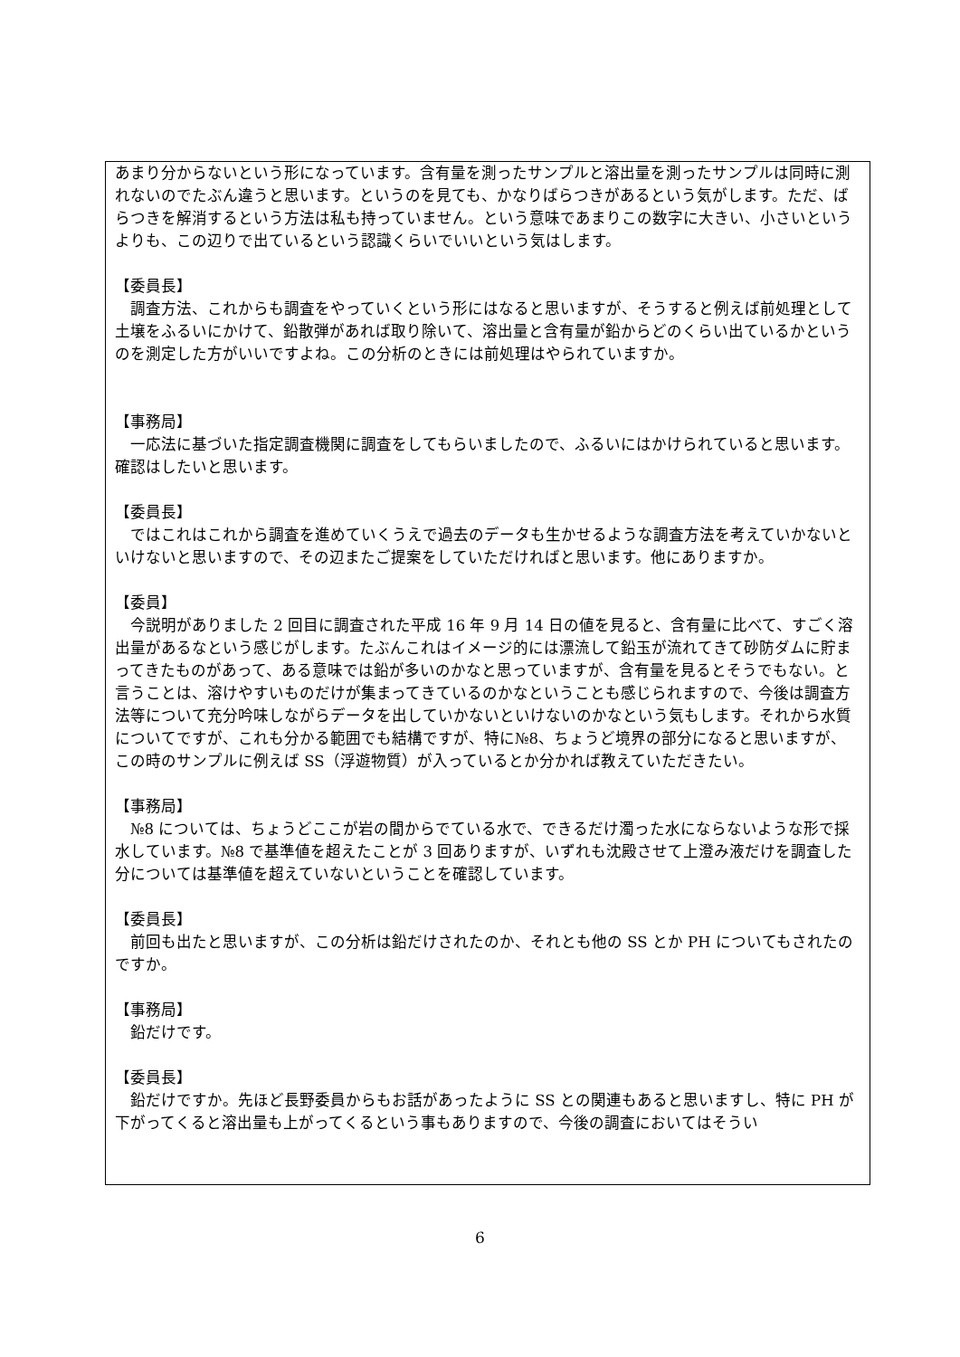あまり分からないという形になっています。含有量を測ったサンプルと溶出量を測ったサンプルは同時に測れないのでたぶん違うと思います。というのを見ても、かなりばらつきがあるという気がします。ただ、ばらつきを解消するという方法は私も持っていません。という意味であまりこの数字に大きい、小さいというよりも、この辺りで出ているという認識くらいでいいという気はします。
【委員長】
　調査方法、これからも調査をやっていくという形にはなると思いますが、そうすると例えば前処理として土壌をふるいにかけて、鉛散弾があれば取り除いて、溶出量と含有量が鉛からどのくらい出ているかというのを測定した方がいいですよね。この分析のときには前処理はやられていますか。
【事務局】
　一応法に基づいた指定調査機関に調査をしてもらいましたので、ふるいにはかけられていると思います。確認はしたいと思います。
【委員長】
　ではこれはこれから調査を進めていくうえで過去のデータも生かせるような調査方法を考えていかないといけないと思いますので、その辺またご提案をしていただければと思います。他にありますか。
【委員】
　今説明がありました 2 回目に調査された平成 16 年 9 月 14 日の値を見ると、含有量に比べて、すごく溶出量があるなという感じがします。たぶんこれはイメージ的には漂流して鉛玉が流れてきて砂防ダムに貯まってきたものがあって、ある意味では鉛が多いのかなと思っていますが、含有量を見るとそうでもない。と言うことは、溶けやすいものだけが集まってきているのかなということも感じられますので、今後は調査方法等について充分吟味しながらデータを出していかないといけないのかなという気もします。それから水質についてですが、これも分かる範囲でも結構ですが、特に№8、ちょうど境界の部分になると思いますが、この時のサンプルに例えば SS（浮遊物質）が入っているとか分かれば教えていただきたい。
【事務局】
　№8 については、ちょうどここが岩の間からでている水で、できるだけ濁った水にならないような形で採水しています。№8 で基準値を超えたことが 3 回ありますが、いずれも沈殿させて上澄み液だけを調査した分については基準値を超えていないということを確認しています。
【委員長】
　前回も出たと思いますが、この分析は鉛だけされたのか、それとも他の SS とか PH についてもされたのですか。
【事務局】
　鉛だけです。
【委員長】
　鉛だけですか。先ほど長野委員からもお話があったように SS との関連もあると思いますし、特に PH が下がってくると溶出量も上がってくるという事もありますので、今後の調査においてはそうい
6